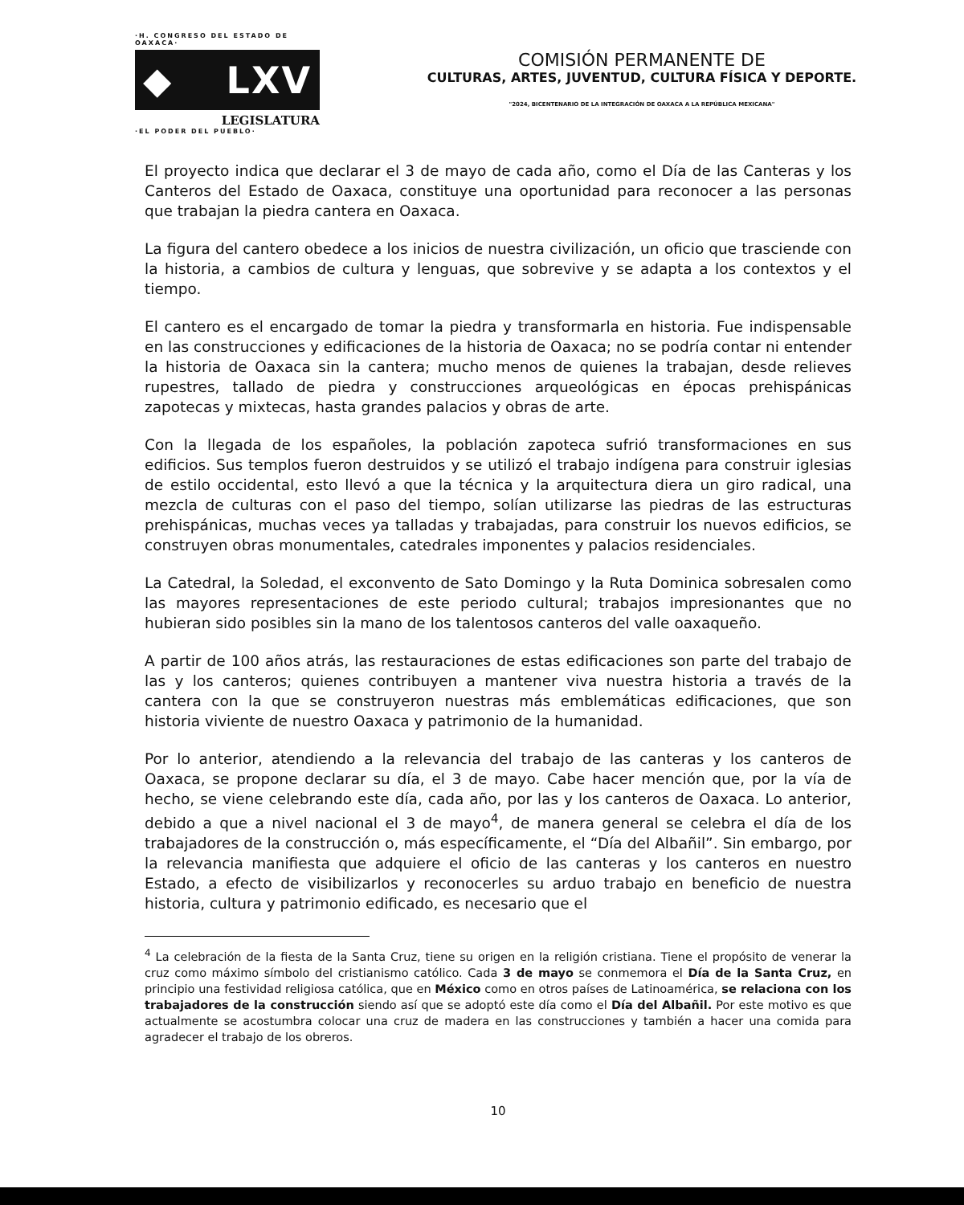·H. CONGRESO DEL ESTADO DE OAXACA·
◆ LXV
LEGISLATURA
·EL PODER DEL PUEBLO·
COMISIÓN PERMANENTE DE
CULTURAS, ARTES, JUVENTUD, CULTURA FÍSICA Y DEPORTE.
"2024, BICENTENARIO DE LA INTEGRACIÓN DE OAXACA A LA REPÚBLICA MEXICANA"
El proyecto indica que declarar el 3 de mayo de cada año, como el Día de las Canteras y los Canteros del Estado de Oaxaca, constituye una oportunidad para reconocer a las personas que trabajan la piedra cantera en Oaxaca.
La figura del cantero obedece a los inicios de nuestra civilización, un oficio que trasciende con la historia, a cambios de cultura y lenguas, que sobrevive y se adapta a los contextos y el tiempo.
El cantero es el encargado de tomar la piedra y transformarla en historia. Fue indispensable en las construcciones y edificaciones de la historia de Oaxaca; no se podría contar ni entender la historia de Oaxaca sin la cantera; mucho menos de quienes la trabajan, desde relieves rupestres, tallado de piedra y construcciones arqueológicas en épocas prehispánicas zapotecas y mixtecas, hasta grandes palacios y obras de arte.
Con la llegada de los españoles, la población zapoteca sufrió transformaciones en sus edificios. Sus templos fueron destruidos y se utilizó el trabajo indígena para construir iglesias de estilo occidental, esto llevó a que la técnica y la arquitectura diera un giro radical, una mezcla de culturas con el paso del tiempo, solían utilizarse las piedras de las estructuras prehispánicas, muchas veces ya talladas y trabajadas, para construir los nuevos edificios, se construyen obras monumentales, catedrales imponentes y palacios residenciales.
La Catedral, la Soledad, el exconvento de Sato Domingo y la Ruta Dominica sobresalen como las mayores representaciones de este periodo cultural; trabajos impresionantes que no hubieran sido posibles sin la mano de los talentosos canteros del valle oaxaqueño.
A partir de 100 años atrás, las restauraciones de estas edificaciones son parte del trabajo de las y los canteros; quienes contribuyen a mantener viva nuestra historia a través de la cantera con la que se construyeron nuestras más emblemáticas edificaciones, que son historia viviente de nuestro Oaxaca y patrimonio de la humanidad.
Por lo anterior, atendiendo a la relevancia del trabajo de las canteras y los canteros de Oaxaca, se propone declarar su día, el 3 de mayo. Cabe hacer mención que, por la vía de hecho, se viene celebrando este día, cada año, por las y los canteros de Oaxaca. Lo anterior, debido a que a nivel nacional el 3 de mayo<sup>4</sup>, de manera general se celebra el día de los trabajadores de la construcción o, más específicamente, el “Día del Albañil”. Sin embargo, por la relevancia manifiesta que adquiere el oficio de las canteras y los canteros en nuestro Estado, a efecto de visibilizarlos y reconocerles su arduo trabajo en beneficio de nuestra historia, cultura y patrimonio edificado, es necesario que el
<sup>4</sup> La celebración de la fiesta de la Santa Cruz, tiene su origen en la religión cristiana. Tiene el propósito de venerar la cruz como máximo símbolo del cristianismo católico. Cada 3 de mayo se conmemora el Día de la Santa Cruz, en principio una festividad religiosa católica, que en México como en otros países de Latinoamérica, se relaciona con los trabajadores de la construcción siendo así que se adoptó este día como el Día del Albañil. Por este motivo es que actualmente se acostumbra colocar una cruz de madera en las construcciones y también a hacer una comida para agradecer el trabajo de los obreros.
10